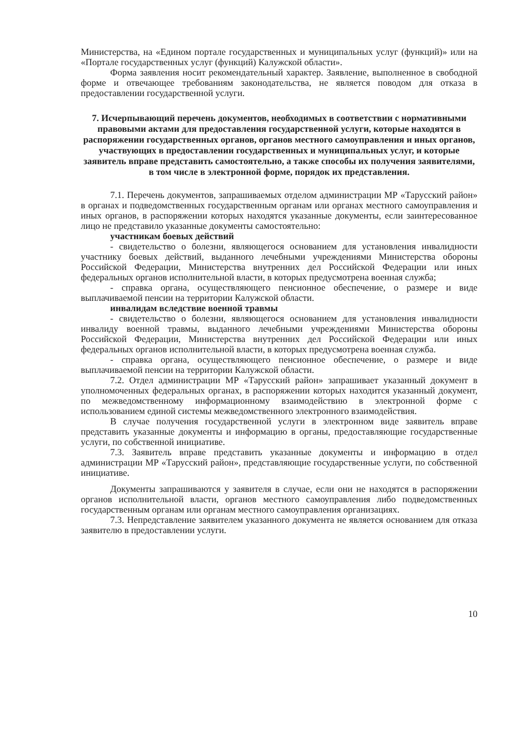Министерства, на «Едином портале государственных и муниципальных услуг (функций)» или на «Портале государственных услуг (функций) Калужской области».
Форма заявления носит рекомендательный характер. Заявление, выполненное в свободной форме и отвечающее требованиям законодательства, не является поводом для отказа в предоставлении государственной услуги.
7. Исчерпывающий перечень документов, необходимых в соответствии с нормативными правовыми актами для предоставления государственной услуги, которые находятся в распоряжении государственных органов, органов местного самоуправления и иных органов, участвующих в предоставлении государственных и муниципальных услуг, и которые заявитель вправе представить самостоятельно, а также способы их получения заявителями, в том числе в электронной форме, порядок их представления.
7.1. Перечень документов, запрашиваемых отделом администрации МР «Тарусский район» в органах и подведомственных государственным органам или органах местного самоуправления и иных органов, в распоряжении которых находятся указанные документы, если заинтересованное лицо не представило указанные документы самостоятельно:
участникам боевых действий
- свидетельство о болезни, являющегося основанием для установления инвалидности участнику боевых действий, выданного лечебными учреждениями Министерства обороны Российской Федерации, Министерства внутренних дел Российской Федерации или иных федеральных органов исполнительной власти, в которых предусмотрена военная служба;
- справка органа, осуществляющего пенсионное обеспечение, о размере и виде выплачиваемой пенсии на территории Калужской области.
инвалидам вследствие военной травмы
- свидетельство о болезни, являющегося основанием для установления инвалидности инвалиду военной травмы, выданного лечебными учреждениями Министерства обороны Российской Федерации, Министерства внутренних дел Российской Федерации или иных федеральных органов исполнительной власти, в которых предусмотрена военная служба.
- справка органа, осуществляющего пенсионное обеспечение, о размере и виде выплачиваемой пенсии на территории Калужской области.
7.2. Отдел администрации МР «Тарусский район» запрашивает указанный документ в уполномоченных федеральных органах, в распоряжении которых находится указанный документ, по межведомственному информационному взаимодействию в электронной форме с использованием единой системы межведомственного электронного взаимодействия.
В случае получения государственной услуги в электронном виде заявитель вправе представить указанные документы и информацию в органы, предоставляющие государственные услуги, по собственной инициативе.
7.3. Заявитель вправе представить указанные документы и информацию в отдел администрации МР «Тарусский район», представляющие государственные услуги, по собственной инициативе.
Документы запрашиваются у заявителя в случае, если они не находятся в распоряжении органов исполнительной власти, органов местного самоуправления либо подведомственных государственным органам или органам местного самоуправления организациях.
7.3. Непредставление заявителем указанного документа не является основанием для отказа заявителю в предоставлении услуги.
10